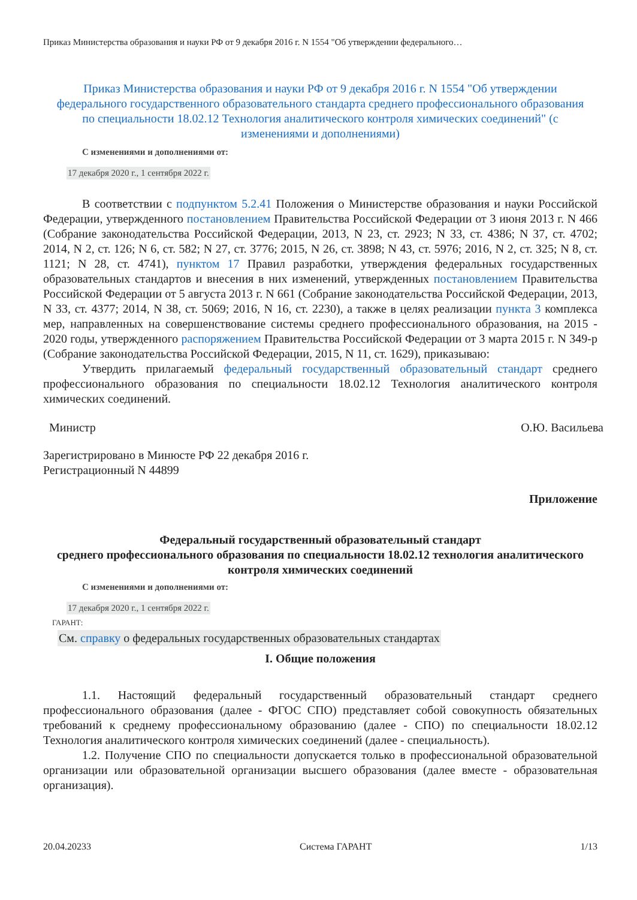Приказ Министерства образования и науки РФ от 9 декабря 2016 г. N 1554 "Об утверждении федерального…
Приказ Министерства образования и науки РФ от 9 декабря 2016 г. N 1554 "Об утверждении федерального государственного образовательного стандарта среднего профессионального образования по специальности 18.02.12 Технология аналитического контроля химических соединений" (с изменениями и дополнениями)
С изменениями и дополнениями от:
17 декабря 2020 г., 1 сентября 2022 г.
В соответствии с подпунктом 5.2.41 Положения о Министерстве образования и науки Российской Федерации, утвержденного постановлением Правительства Российской Федерации от 3 июня 2013 г. N 466 (Собрание законодательства Российской Федерации, 2013, N 23, ст. 2923; N 33, ст. 4386; N 37, ст. 4702; 2014, N 2, ст. 126; N 6, ст. 582; N 27, ст. 3776; 2015, N 26, ст. 3898; N 43, ст. 5976; 2016, N 2, ст. 325; N 8, ст. 1121; N 28, ст. 4741), пунктом 17 Правил разработки, утверждения федеральных государственных образовательных стандартов и внесения в них изменений, утвержденных постановлением Правительства Российской Федерации от 5 августа 2013 г. N 661 (Собрание законодательства Российской Федерации, 2013, N 33, ст. 4377; 2014, N 38, ст. 5069; 2016, N 16, ст. 2230), а также в целях реализации пункта 3 комплекса мер, направленных на совершенствование системы среднего профессионального образования, на 2015 - 2020 годы, утвержденного распоряжением Правительства Российской Федерации от 3 марта 2015 г. N 349-р (Собрание законодательства Российской Федерации, 2015, N 11, ст. 1629), приказываю:
Утвердить прилагаемый федеральный государственный образовательный стандарт среднего профессионального образования по специальности 18.02.12 Технология аналитического контроля химических соединений.
Министр О.Ю. Васильева
Зарегистрировано в Минюсте РФ 22 декабря 2016 г.
Регистрационный N 44899
Приложение
Федеральный государственный образовательный стандарт
среднего профессионального образования по специальности 18.02.12 технология аналитического контроля химических соединений
С изменениями и дополнениями от:
17 декабря 2020 г., 1 сентября 2022 г.
ГАРАНТ:
См. справку о федеральных государственных образовательных стандартах
I. Общие положения
1.1. Настоящий федеральный государственный образовательный стандарт среднего профессионального образования (далее - ФГОС СПО) представляет собой совокупность обязательных требований к среднему профессиональному образованию (далее - СПО) по специальности 18.02.12 Технология аналитического контроля химических соединений (далее - специальность).
1.2. Получение СПО по специальности допускается только в профессиональной образовательной организации или образовательной организации высшего образования (далее вместе - образовательная организация).
20.04.20233 Система ГАРАНТ 1/13